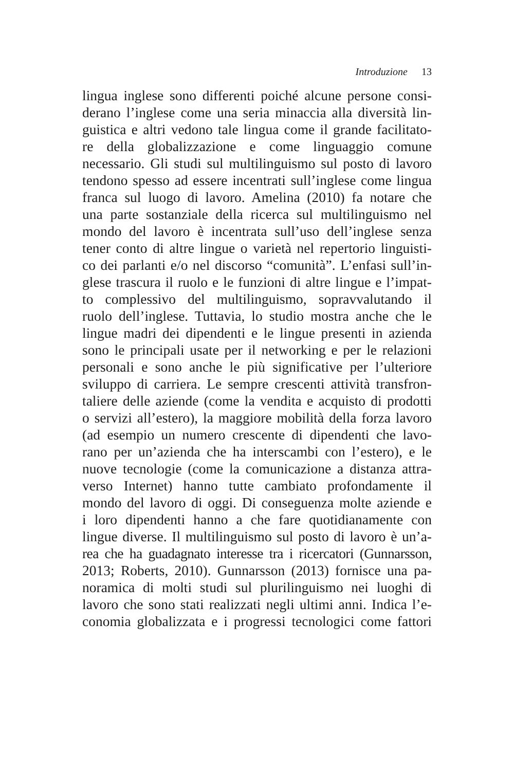Introduzione 13
lingua inglese sono differenti poiché alcune persone consi-
derano l’inglese come una seria minaccia alla diversità lin-
guistica e altri vedono tale lingua come il grande facilitato-
re della globalizzazione e come linguaggio comune
necessario. Gli studi sul multilinguismo sul posto di lavoro
tendono spesso ad essere incentrati sull’inglese come lingua
franca sul luogo di lavoro. Amelina (2010) fa notare che
una parte sostanziale della ricerca sul multilinguismo nel
mondo del lavoro è incentrata sull’uso dell’inglese senza
tener conto di altre lingue o varietà nel repertorio linguisti-
co dei parlanti e/o nel discorso “comunità”. L’enfasi sull’in-
glese trascura il ruolo e le funzioni di altre lingue e l’impat-
to complessivo del multilinguismo, sopravvalutando il
ruolo dell’inglese. Tuttavia, lo studio mostra anche che le
lingue madri dei dipendenti e le lingue presenti in azienda
sono le principali usate per il networking e per le relazioni
personali e sono anche le più significative per l’ulteriore
sviluppo di carriera. Le sempre crescenti attività transfron-
taliere delle aziende (come la vendita e acquisto di prodotti
o servizi all’estero), la maggiore mobilità della forza lavoro
(ad esempio un numero crescente di dipendenti che lavo-
rano per un’azienda che ha interscambi con l’estero), e le
nuove tecnologie (come la comunicazione a distanza attra-
verso Internet) hanno tutte cambiato profondamente il
mondo del lavoro di oggi. Di conseguenza molte aziende e
i loro dipendenti hanno a che fare quotidianamente con
lingue diverse. Il multilinguismo sul posto di lavoro è un’a-
rea che ha guadagnato interesse tra i ricercatori (Gunnarsson,
2013; Roberts, 2010). Gunnarsson (2013) fornisce una pa-
noramica di molti studi sul plurilinguismo nei luoghi di
lavoro che sono stati realizzati negli ultimi anni. Indica l’e-
conomia globalizzata e i progressi tecnologici come fattori